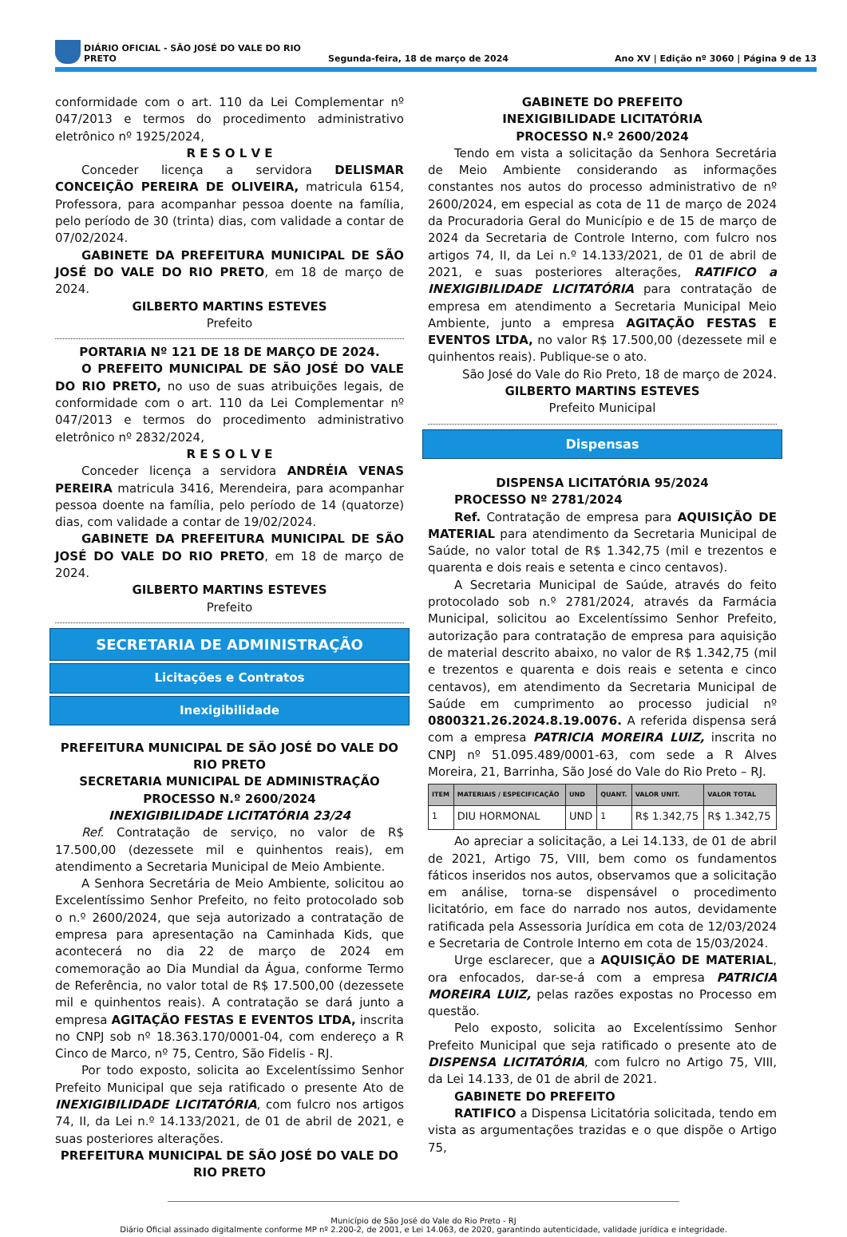DIÁRIO OFICIAL - SÃO JOSÉ DO VALE DO RIO PRETO Segunda-feira, 18 de março de 2024 Ano XV | Edição nº 3060 | Página 9 de 13
conformidade com o art. 110 da Lei Complementar nº 047/2013 e termos do procedimento administrativo eletrônico nº 1925/2024,
R E S O L V E
Conceder licença a servidora DELISMAR CONCEIÇÃO PEREIRA DE OLIVEIRA, matricula 6154, Professora, para acompanhar pessoa doente na família, pelo período de 30 (trinta) dias, com validade a contar de 07/02/2024.
GABINETE DA PREFEITURA MUNICIPAL DE SÃO JOSÉ DO VALE DO RIO PRETO, em 18 de março de 2024.
GILBERTO MARTINS ESTEVES
Prefeito
PORTARIA Nº 121 DE 18 DE MARÇO DE 2024.
O PREFEITO MUNICIPAL DE SÃO JOSÉ DO VALE DO RIO PRETO, no uso de suas atribuições legais, de conformidade com o art. 110 da Lei Complementar nº 047/2013 e termos do procedimento administrativo eletrônico nº 2832/2024,
R E S O L V E
Conceder licença a servidora ANDRÉIA VENAS PEREIRA matricula 3416, Merendeira, para acompanhar pessoa doente na família, pelo período de 14 (quatorze) dias, com validade a contar de 19/02/2024.
GABINETE DA PREFEITURA MUNICIPAL DE SÃO JOSÉ DO VALE DO RIO PRETO, em 18 de março de 2024.
GILBERTO MARTINS ESTEVES
Prefeito
SECRETARIA DE ADMINISTRAÇÃO
Licitações e Contratos
Inexigibilidade
PREFEITURA MUNICIPAL DE SÃO JOSÉ DO VALE DO RIO PRETO
SECRETARIA MUNICIPAL DE ADMINISTRAÇÃO
PROCESSO N.º 2600/2024
INEXIGIBILIDADE LICITATÓRIA 23/24
Ref. Contratação de serviço, no valor de R$ 17.500,00 (dezessete mil e quinhentos reais), em atendimento a Secretaria Municipal de Meio Ambiente.
A Senhora Secretária de Meio Ambiente, solicitou ao Excelentíssimo Senhor Prefeito, no feito protocolado sob o n.º 2600/2024, que seja autorizado a contratação de empresa para apresentação na Caminhada Kids, que acontecerá no dia 22 de março de 2024 em comemoração ao Dia Mundial da Água, conforme Termo de Referência, no valor total de R$ 17.500,00 (dezessete mil e quinhentos reais). A contratação se dará junto a empresa AGITAÇÃO FESTAS E EVENTOS LTDA, inscrita no CNPJ sob nº 18.363.170/0001-04, com endereço a R Cinco de Marco, nº 75, Centro, São Fidelis - RJ.
Por todo exposto, solicita ao Excelentíssimo Senhor Prefeito Municipal que seja ratificado o presente Ato de INEXIGIBILIDADE LICITATÓRIA, com fulcro nos artigos 74, II, da Lei n.º 14.133/2021, de 01 de abril de 2021, e suas posteriores alterações.
PREFEITURA MUNICIPAL DE SÃO JOSÉ DO VALE DO RIO PRETO
GABINETE DO PREFEITO
INEXIGIBILIDADE LICITATÓRIA
PROCESSO N.º 2600/2024
Tendo em vista a solicitação da Senhora Secretária de Meio Ambiente considerando as informações constantes nos autos do processo administrativo de nº 2600/2024, em especial as cota de 11 de março de 2024 da Procuradoria Geral do Município e de 15 de março de 2024 da Secretaria de Controle Interno, com fulcro nos artigos 74, II, da Lei n.º 14.133/2021, de 01 de abril de 2021, e suas posteriores alterações, RATIFICO a INEXIGIBILIDADE LICITATÓRIA para contratação de empresa em atendimento a Secretaria Municipal Meio Ambiente, junto a empresa AGITAÇÃO FESTAS E EVENTOS LTDA, no valor R$ 17.500,00 (dezessete mil e quinhentos reais). Publique-se o ato.
São José do Vale do Rio Preto, 18 de março de 2024.
GILBERTO MARTINS ESTEVES
Prefeito Municipal
Dispensas
DISPENSA LICITATÓRIA 95/2024
PROCESSO Nº 2781/2024
Ref. Contratação de empresa para AQUISIÇÃO DE MATERIAL para atendimento da Secretaria Municipal de Saúde, no valor total de R$ 1.342,75 (mil e trezentos e quarenta e dois reais e setenta e cinco centavos).
A Secretaria Municipal de Saúde, através do feito protocolado sob n.º 2781/2024, através da Farmácia Municipal, solicitou ao Excelentíssimo Senhor Prefeito, autorização para contratação de empresa para aquisição de material descrito abaixo, no valor de R$ 1.342,75 (mil e trezentos e quarenta e dois reais e setenta e cinco centavos), em atendimento da Secretaria Municipal de Saúde em cumprimento ao processo judicial nº 0800321.26.2024.8.19.0076. A referida dispensa será com a empresa PATRICIA MOREIRA LUIZ, inscrita no CNPJ nº 51.095.489/0001-63, com sede a R Alves Moreira, 21, Barrinha, São José do Vale do Rio Preto – RJ.
| ITEM | MATERIAIS / ESPECIFICAÇÃO | UND | QUANT. | VALOR UNIT. | VALOR TOTAL |
| --- | --- | --- | --- | --- | --- |
| <sup>1</sup> | DIU HORMONAL | UND | <sup>1</sup> | R$ 1.342,75 | R$ 1.342,75 |
Ao apreciar a solicitação, a Lei 14.133, de 01 de abril de 2021, Artigo 75, VIII, bem como os fundamentos fáticos inseridos nos autos, observamos que a solicitação em análise, torna-se dispensável o procedimento licitatório, em face do narrado nos autos, devidamente ratificada pela Assessoria Jurídica em cota de 12/03/2024 e Secretaria de Controle Interno em cota de 15/03/2024.
Urge esclarecer, que a AQUISIÇÃO DE MATERIAL, ora enfocados, dar-se-á com a empresa PATRICIA MOREIRA LUIZ, pelas razões expostas no Processo em questão.
Pelo exposto, solicita ao Excelentíssimo Senhor Prefeito Municipal que seja ratificado o presente ato de DISPENSA LICITATÓRIA, com fulcro no Artigo 75, VIII, da Lei 14.133, de 01 de abril de 2021.
GABINETE DO PREFEITO
RATIFICO a Dispensa Licitatória solicitada, tendo em vista as argumentações trazidas e o que dispõe o Artigo 75,
Município de São José do Vale do Rio Preto - RJ
Diário Oficial assinado digitalmente conforme MP nº 2.200-2, de 2001, e Lei 14.063, de 2020, garantindo autenticidade, validade jurídica e integridade.